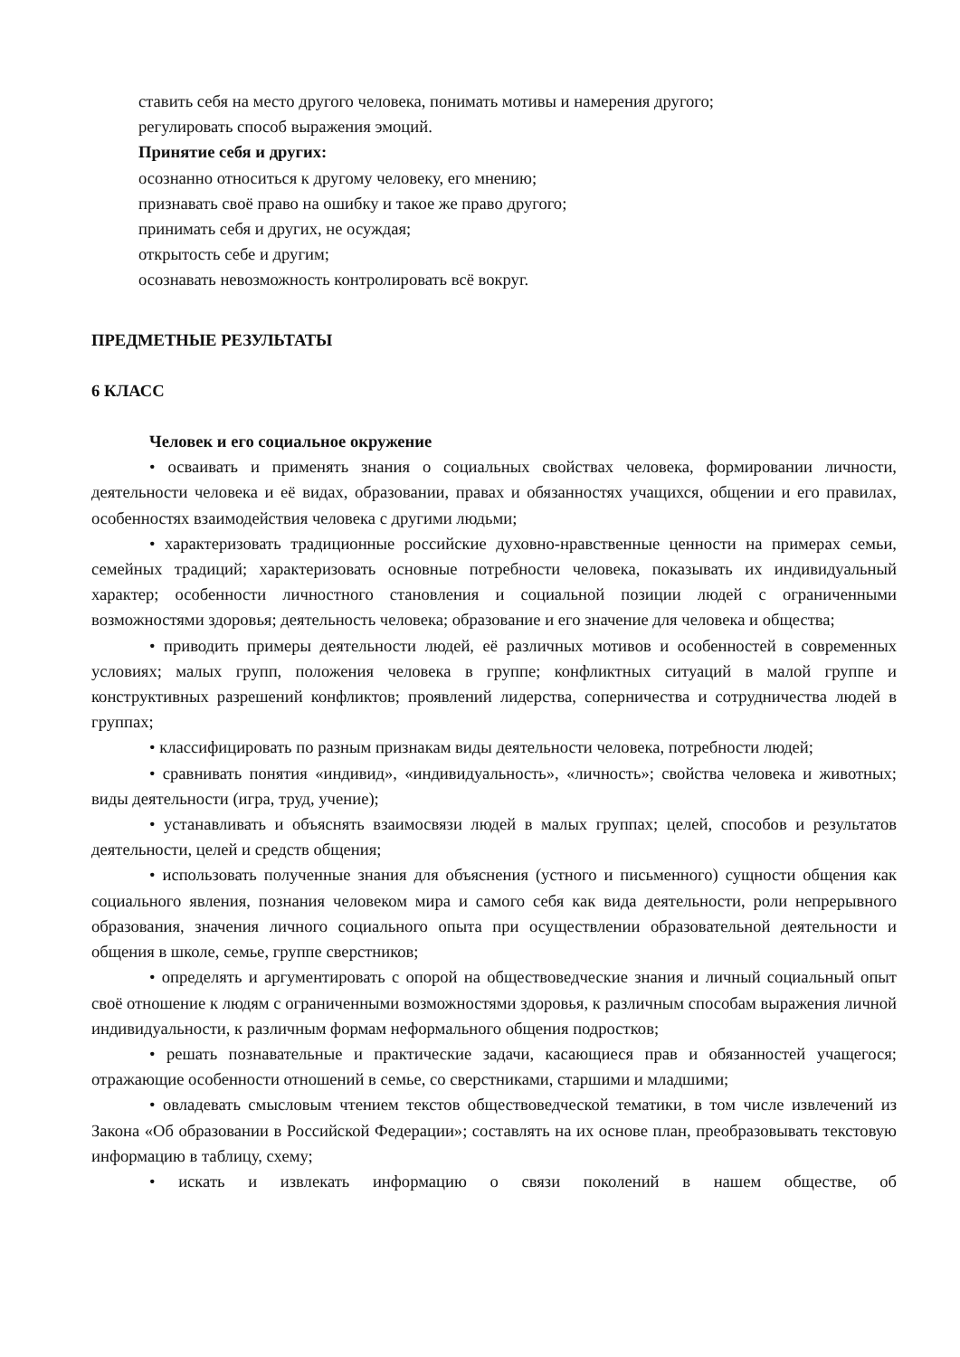ставить себя на место другого человека, понимать мотивы и намерения другого;
регулировать способ выражения эмоций.
Принятие себя и других:
осознанно относиться к другому человеку, его мнению;
признавать своё право на ошибку и такое же право другого;
принимать себя и других, не осуждая;
открытость себе и другим;
осознавать невозможность контролировать всё вокруг.
ПРЕДМЕТНЫЕ РЕЗУЛЬТАТЫ
6 КЛАСС
Человек и его социальное окружение
• осваивать и применять знания о социальных свойствах человека, формировании личности, деятельности человека и её видах, образовании, правах и обязанностях учащихся, общении и его правилах, особенностях взаимодействия человека с другими людьми;
• характеризовать традиционные российские духовно-нравственные ценности на примерах семьи, семейных традиций; характеризовать основные потребности человека, показывать их индивидуальный характер; особенности личностного становления и социальной позиции людей с ограниченными возможностями здоровья; деятельность человека; образование и его значение для человека и общества;
• приводить примеры деятельности людей, её различных мотивов и особенностей в современных условиях; малых групп, положения человека в группе; конфликтных ситуаций в малой группе и конструктивных разрешений конфликтов; проявлений лидерства, соперничества и сотрудничества людей в группах;
• классифицировать по разным признакам виды деятельности человека, потребности людей;
• сравнивать понятия «индивид», «индивидуальность», «личность»; свойства человека и животных; виды деятельности (игра, труд, учение);
• устанавливать и объяснять взаимосвязи людей в малых группах; целей, способов и результатов деятельности, целей и средств общения;
• использовать полученные знания для объяснения (устного и письменного) сущности общения как социального явления, познания человеком мира и самого себя как вида деятельности, роли непрерывного образования, значения личного социального опыта при осуществлении образовательной деятельности и общения в школе, семье, группе сверстников;
• определять и аргументировать с опорой на обществоведческие знания и личный социальный опыт своё отношение к людям с ограниченными возможностями здоровья, к различным способам выражения личной индивидуальности, к различным формам неформального общения подростков;
• решать познавательные и практические задачи, касающиеся прав и обязанностей учащегося; отражающие особенности отношений в семье, со сверстниками, старшими и младшими;
• овладевать смысловым чтением текстов обществоведческой тематики, в том числе извлечений из Закона «Об образовании в Российской Федерации»; составлять на их основе план, преобразовывать текстовую информацию в таблицу, схему;
• искать и извлекать информацию о связи поколений в нашем обществе, об